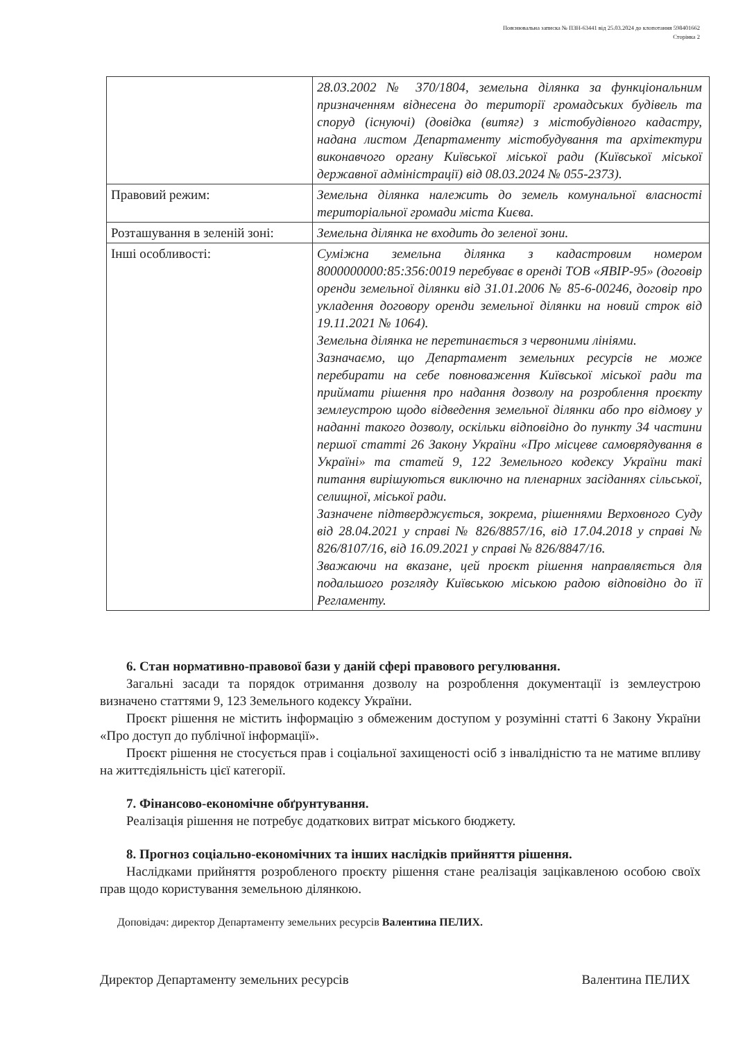Пояснювальна записка № ПЗН-63441 від 25.03.2024 до клопотання 598401662
Сторінка 2
| | 28.03.2002 № 370/1804, земельна ділянка за функціональним призначенням віднесена до території громадських будівель та споруд (існуючі) (довідка (витяг) з містобудівного кадастру, надана листом Департаменту містобудування та архітектури виконавчого органу Київської міської ради (Київської міської державної адміністрації) від 08.03.2024 № 055-2373). |
| Правовий режим: | Земельна ділянка належить до земель комунальної власності територіальної громади міста Києва. |
| Розташування в зеленій зоні: | Земельна ділянка не входить до зеленої зони. |
| Інші особливості: | Суміжна земельна ділянка з кадастровим номером 8000000000:85:356:0019 перебуває в оренді ТОВ «ЯВІР-95» (договір оренди земельної ділянки від 31.01.2006 № 85-6-00246, договір про укладення договору оренди земельної ділянки на новий строк від 19.11.2021 № 1064). Земельна ділянка не перетинається з червоними лініями. Зазначаємо, що Департамент земельних ресурсів не може перебирати на себе повноваження Київської міської ради та приймати рішення про надання дозволу на розроблення проєкту землеустрою щодо відведення земельної ділянки або про відмову у наданні такого дозволу, оскільки відповідно до пункту 34 частини першої статті 26 Закону України «Про місцеве самоврядування в Україні» та статей 9, 122 Земельного кодексу України такі питання вирішуються виключно на пленарних засіданнях сільської, селищної, міської ради. Зазначене підтверджується, зокрема, рішеннями Верховного Суду від 28.04.2021 у справі № 826/8857/16, від 17.04.2018 у справі № 826/8107/16, від 16.09.2021 у справі № 826/8847/16. Зважаючи на вказане, цей проєкт рішення направляється для подальшого розгляду Київською міською радою відповідно до її Регламенту. |
6. Стан нормативно-правової бази у даній сфері правового регулювання.
Загальні засади та порядок отримання дозволу на розроблення документації із землеустрою визначено статтями 9, 123 Земельного кодексу України.
Проєкт рішення не містить інформацію з обмеженим доступом у розумінні статті 6 Закону України «Про доступ до публічної інформації».
Проєкт рішення не стосується прав і соціальної захищеності осіб з інвалідністю та не матиме впливу на життєдіяльність цієї категорії.
7. Фінансово-економічне обґрунтування.
Реалізація рішення не потребує додаткових витрат міського бюджету.
8. Прогноз соціально-економічних та інших наслідків прийняття рішення.
Наслідками прийняття розробленого проєкту рішення стане реалізація зацікавленою особою своїх прав щодо користування земельною ділянкою.
Доповідач: директор Департаменту земельних ресурсів Валентина ПЕЛИХ.
Директор Департаменту земельних ресурсів Валентина ПЕЛИХ